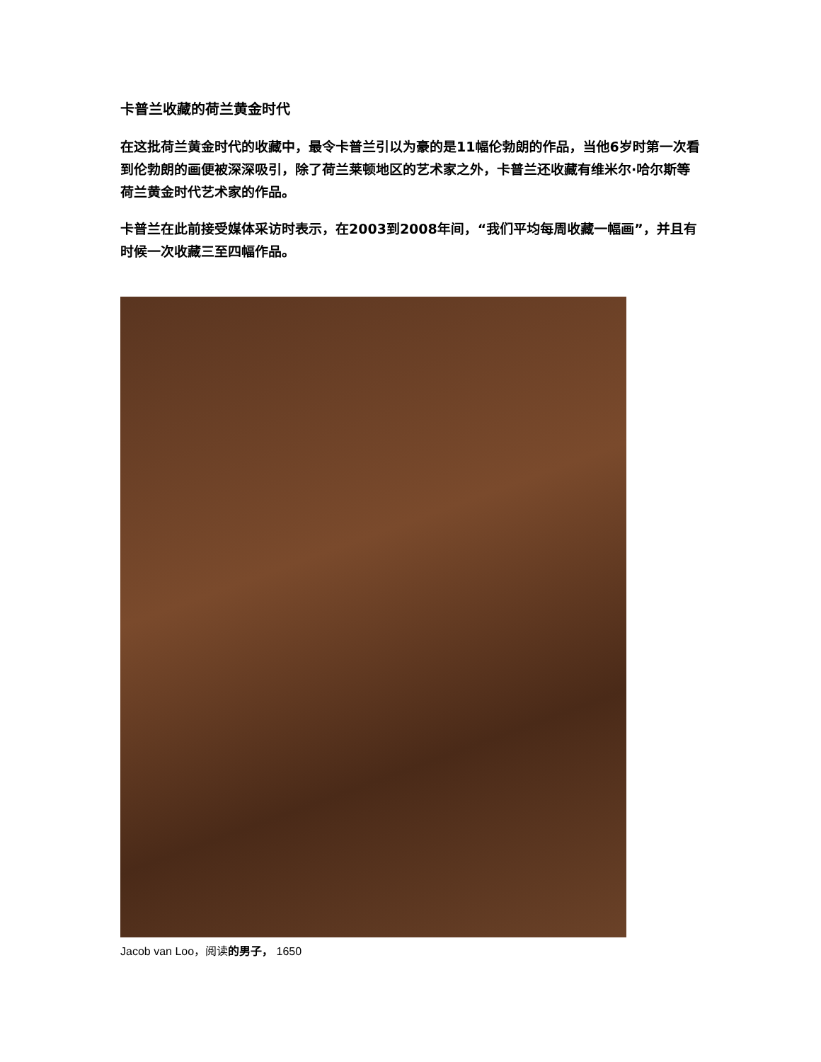卡普兰收藏的荷兰黄金时代
在这批荷兰黄金时代的收藏中，最令卡普兰引以为豪的是11幅伦勃朗的作品，当他6岁时第一次看到伦勃朗的画便被深深吸引，除了荷兰莱顿地区的艺术家之外，卡普兰还收藏有维米尔·哈尔斯等荷兰黄金时代艺术家的作品。
卡普兰在此前接受媒体采访时表示，在2003到2008年间，“我们平均每周收藏一幅画”，并且有时候一次收藏三至四幅作品。
Jacob van Loo，阅读的男子， 1650